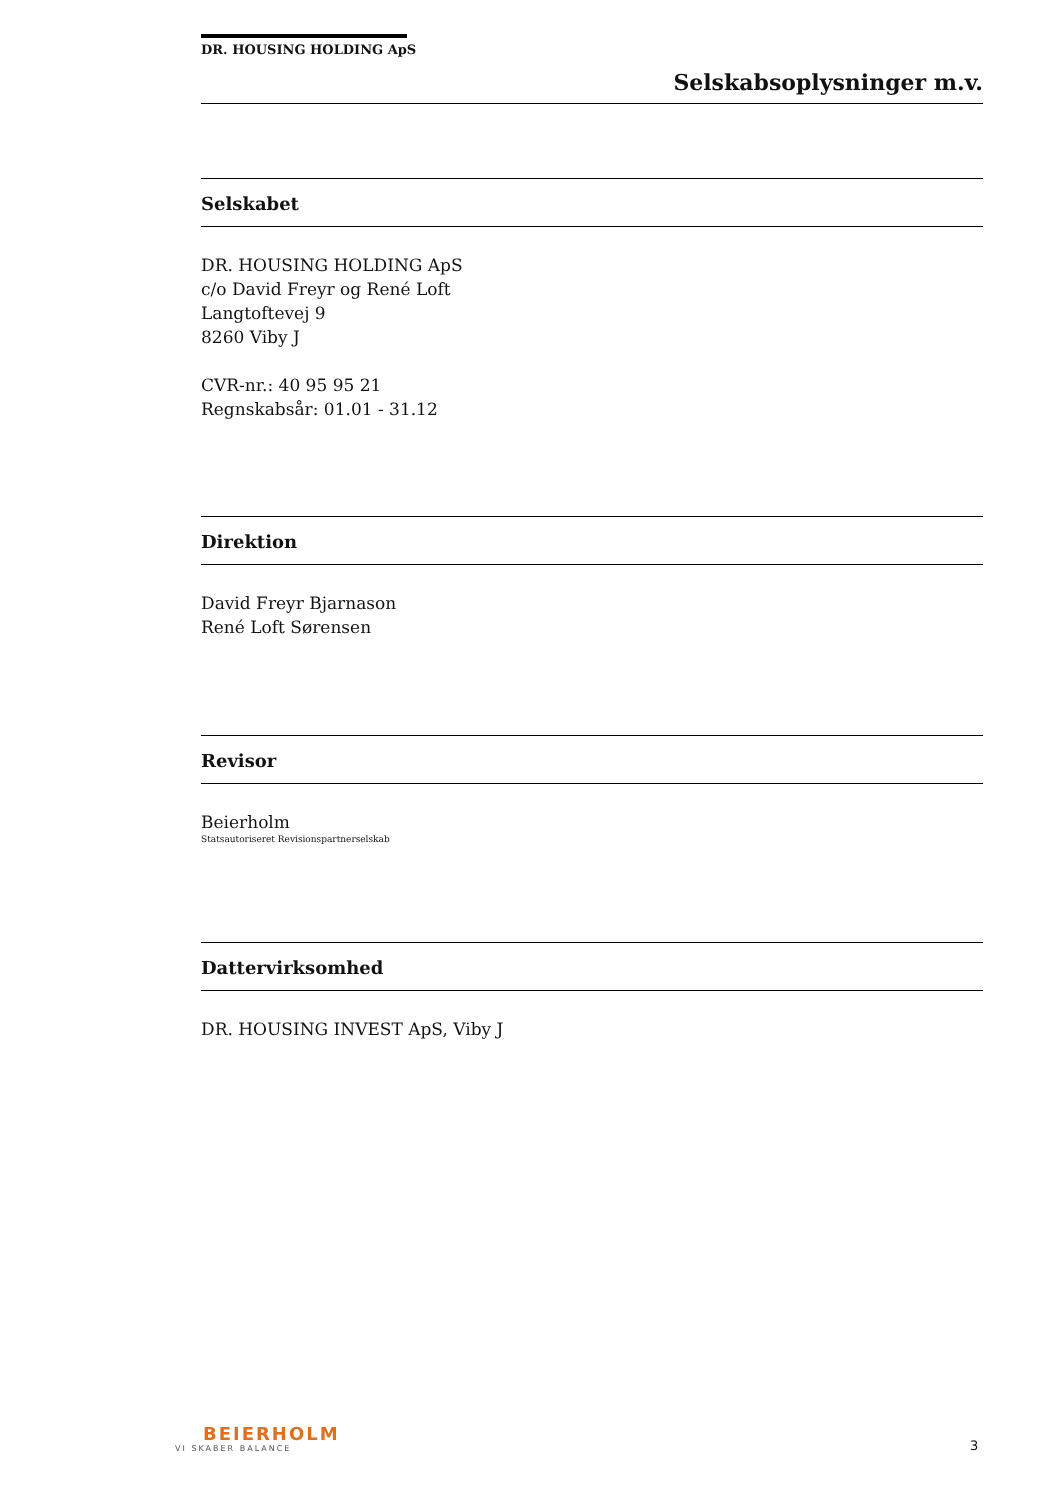DR. HOUSING HOLDING ApS
Selskabsoplysninger m.v.
Selskabet
DR. HOUSING HOLDING ApS
c/o David Freyr og René Loft
Langtoftevej 9
8260 Viby J
CVR-nr.: 40 95 95 21
Regnskabsår: 01.01 - 31.12
Direktion
David Freyr Bjarnason
René Loft Sørensen
Revisor
Beierholm
Statsautoriseret Revisionspartnerselskab
Dattervirksomhed
DR. HOUSING INVEST ApS, Viby J
BEIERHOLM
VI SKABER BALANCE
3